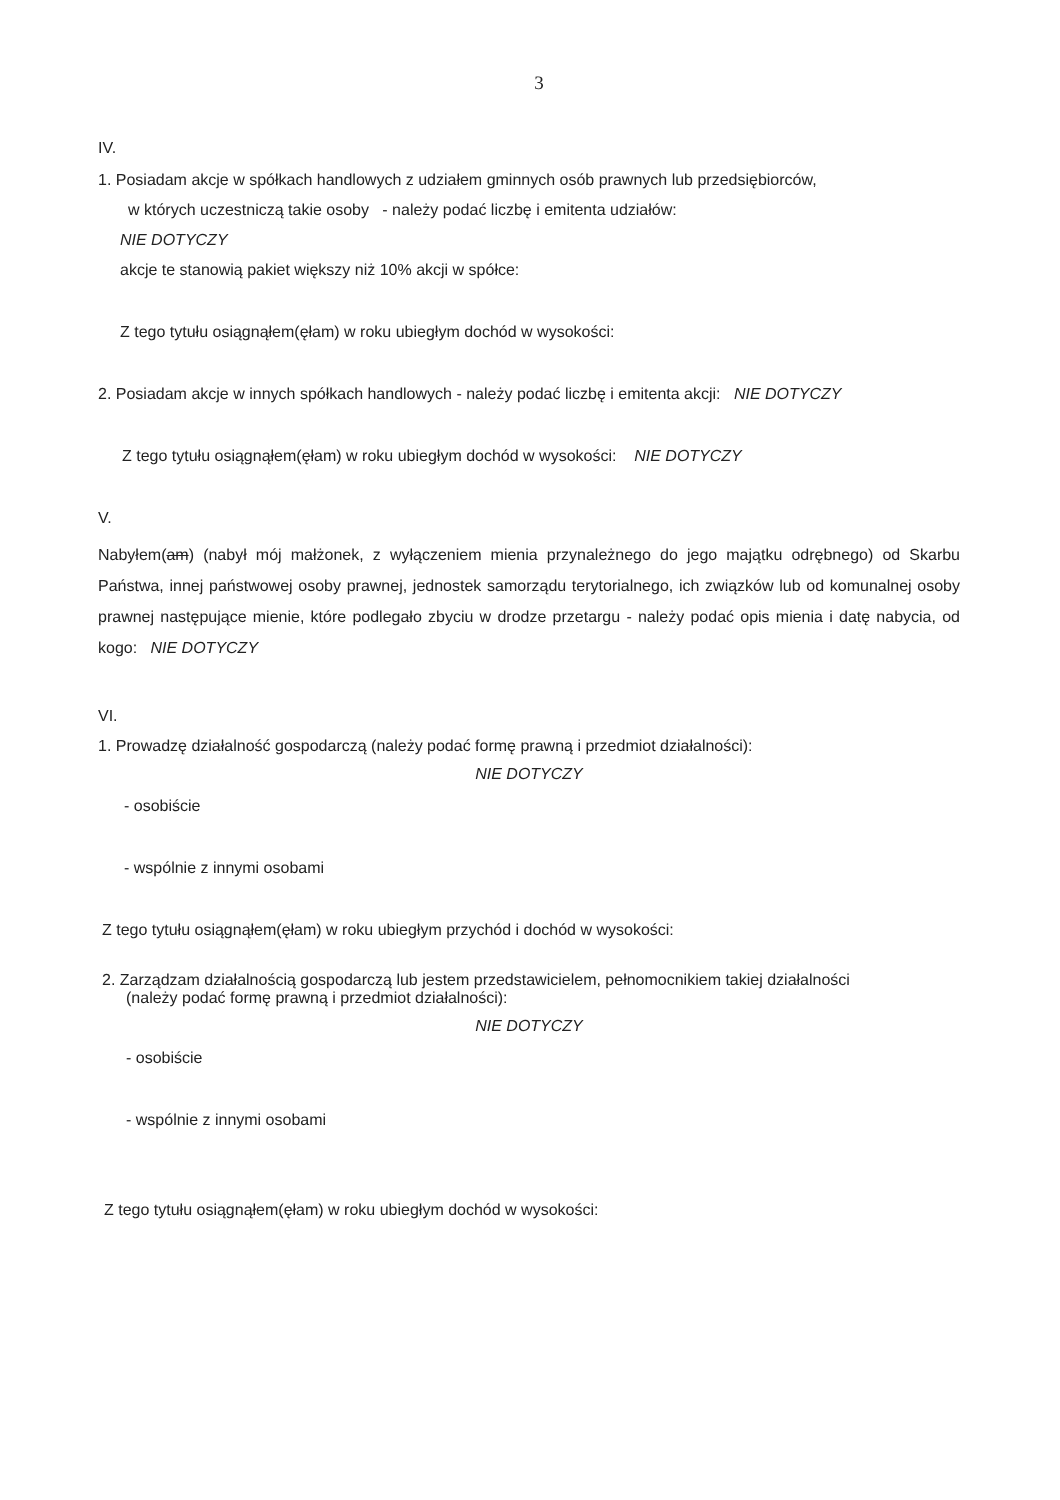3
IV.
1. Posiadam akcje w spółkach handlowych z udziałem gminnych osób prawnych lub przedsiębiorców,
w których uczestniczą takie osoby - należy podać liczbę i emitenta udziałów:
NIE DOTYCZY
akcje te stanowią pakiet większy niż 10% akcji w spółce:
Z tego tytułu osiągnąłem(ęłam) w roku ubiegłym dochód w wysokości:
2. Posiadam akcje w innych spółkach handlowych - należy podać liczbę i emitenta akcji: NIE DOTYCZY
Z tego tytułu osiągnąłem(ęłam) w roku ubiegłym dochód w wysokości: NIE DOTYCZY
V.
Nabyłem(am) (nabył mój małżonek, z wyłączeniem mienia przynależnego do jego majątku odrębnego) od Skarbu Państwa, innej państwowej osoby prawnej, jednostek samorządu terytorialnego, ich związków lub od komunalnej osoby prawnej następujące mienie, które podlegało zbyciu w drodze przetargu - należy podać opis mienia i datę nabycia, od kogo: NIE DOTYCZY
VI.
1. Prowadzę działalność gospodarczą (należy podać formę prawną i przedmiot działalności):
NIE DOTYCZY
- osobiście
- wspólnie z innymi osobami
Z tego tytułu osiągnąłem(ęłam) w roku ubiegłym przychód i dochód w wysokości:
2. Zarządzam działalnością gospodarczą lub jestem przedstawicielem, pełnomocnikiem takiej działalności
(należy podać formę prawną i przedmiot działalności):
NIE DOTYCZY
- osobiście
- wspólnie z innymi osobami
Z tego tytułu osiągnąłem(ęłam) w roku ubiegłym dochód w wysokości: